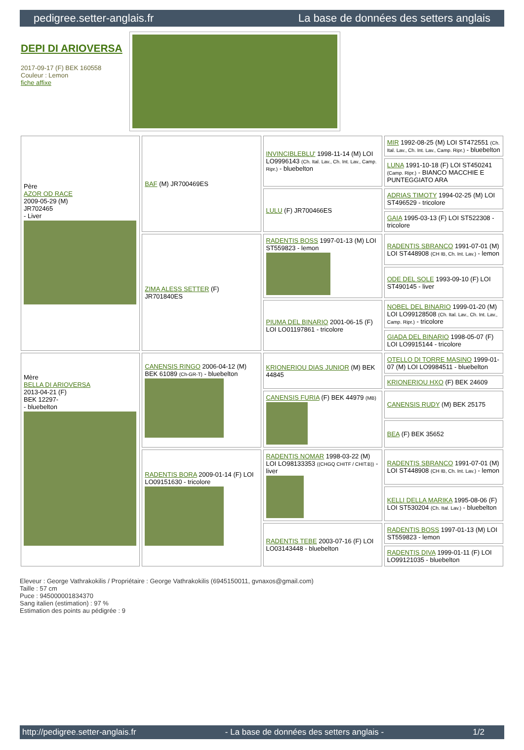pedigree.setter-anglais.fr La base de données des setters anglais
DEPI DI ARIOVERSA
2017-09-17 (F) BEK 160558
Couleur : Lemon
fiche affixe
| Père AZOR OD RACE 2009-05-29 (M) JR702465 - Liver | BAF (M) JR700469ES | INVINCIBLEBLU' 1998-11-14 (M) LOI LO9996143 (Ch. Ital. Lav., Ch. Int. Lav., Camp. Ripr.) - bluebelton | MIR 1992-08-25 (M) LOI ST472551 (Ch. Ital. Lav., Ch. Int. Lav., Camp. Ripr.) - bluebelton |
| | | | LUNA 1991-10-18 (F) LOI ST450241 (Camp. Ripr.) - BIANCO MACCHIE E PUNTEGGIATO ARA |
| | | LULU (F) JR700466ES | ADRIAS TIMOTY 1994-02-25 (M) LOI ST496529 - tricolore |
| | | | GAIA 1995-03-13 (F) LOI ST522308 - tricolore |
| | ZIMA ALESS SETTER (F) JR701840ES | RADENTIS BOSS 1997-01-13 (M) LOI ST559823 - lemon | RADENTIS SBRANCO 1991-07-01 (M) LOI ST448908 (CH IB, Ch. Int. Lav.) - lemon |
| | | | ODE DEL SOLE 1993-09-10 (F) LOI ST490145 - liver |
| | | PIUMA DEL BINARIO 2001-06-15 (F) LOI LO01197861 - tricolore | NOBEL DEL BINARIO 1999-01-20 (M) LOI LO99128508 (Ch. Ital. Lav., Ch. Int. Lav., Camp. Ripr.) - tricolore |
| | | | GIADA DEL BINARIO 1998-05-07 (F) LOI LO9915144 - tricolore |
| Mère BELLA DI ARIOVERSA 2013-04-21 (F) BEK 12297- - bluebelton | CANENSIS RINGO 2006-04-12 (M) BEK 61089 (Ch-GR-T) - bluebelton | KRIONERIOU DIAS JUNIOR (M) BEK 44845 | OTELLO DI TORRE MASINO 1999-01-07 (M) LOI LO9984511 - bluebelton |
| | | | KRIONERIOU HXO (F) BEK 24609 |
| | | CANENSIS FURIA (F) BEK 44979 (MB) | CANENSIS RUDY (M) BEK 25175 |
| | | | BEA (F) BEK 35652 |
| | RADENTIS BORA 2009-01-14 (F) LOI LO09151630 - tricolore | RADENTIS NOMAR 1998-03-22 (M) LOI LO98133353 ((CHGQ CHITF / CHIT.B)) - liver | RADENTIS SBRANCO 1991-07-01 (M) LOI ST448908 (CH IB, Ch. Int. Lav.) - lemon |
| | | | KELLI DELLA MARIKA 1995-08-06 (F) LOI ST530204 (Ch. Ital. Lav.) - bluebelton |
| | | RADENTIS TEBE 2003-07-16 (F) LOI LO03143448 - bluebelton | RADENTIS BOSS 1997-01-13 (M) LOI ST559823 - lemon |
| | | | RADENTIS DIVA 1999-01-11 (F) LOI LO99121035 - bluebelton |
Eleveur : George Vathrakokilis / Propriétaire : George Vathrakokilis (6945150011, gvnaxos@gmail.com)
Taille : 57 cm
Puce : 945000001834370
Sang italien (estimation) : 97 %
Estimation des points au pédigrée : 9
http://pedigree.setter-anglais.fr - La base de données des setters anglais - 1/2